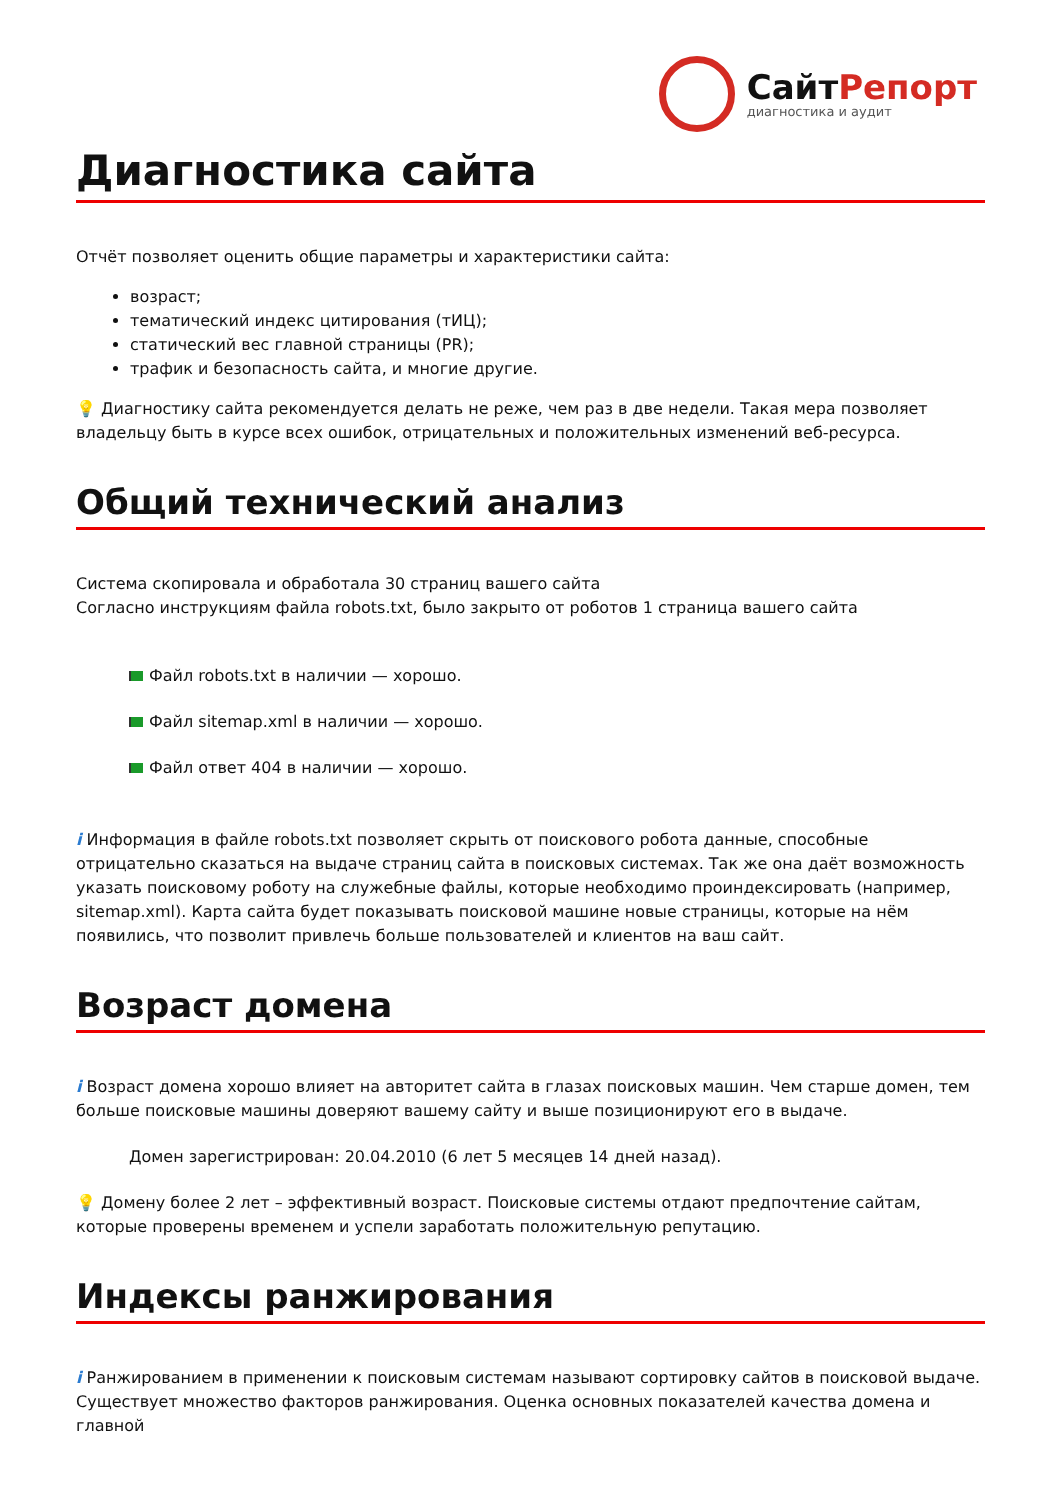СайтРепорт
диагностика и аудит
Диагностика сайта
Отчёт позволяет оценить общие параметры и характеристики сайта:
возраст;
тематический индекс цитирования (тИЦ);
статический вес главной страницы (PR);
трафик и безопасность сайта, и многие другие.
💡 Диагностику сайта рекомендуется делать не реже, чем раз в две недели. Такая мера позволяет владельцу быть в курсе всех ошибок, отрицательных и положительных изменений веб-ресурса.
Общий технический анализ
Система скопировала и обработала 30 страниц вашего сайта
Согласно инструкциям файла robots.txt, было закрыто от роботов 1 страница вашего сайта
Файл robots.txt в наличии — хорошо.
Файл sitemap.xml в наличии — хорошо.
Файл ответ 404 в наличии — хорошо.
i Информация в файле robots.txt позволяет скрыть от поискового робота данные, способные отрицательно сказаться на выдаче страниц сайта в поисковых системах. Так же она даёт возможность указать поисковому роботу на служебные файлы, которые необходимо проиндексировать (например, sitemap.xml). Карта сайта будет показывать поисковой машине новые страницы, которые на нём появились, что позволит привлечь больше пользователей и клиентов на ваш сайт.
Возраст домена
i Возраст домена хорошо влияет на авторитет сайта в глазах поисковых машин. Чем старше домен, тем больше поисковые машины доверяют вашему сайту и выше позиционируют его в выдаче.
Домен зарегистрирован: 20.04.2010 (6 лет 5 месяцев 14 дней назад).
💡 Домену более 2 лет – эффективный возраст. Поисковые системы отдают предпочтение сайтам, которые проверены временем и успели заработать положительную репутацию.
Индексы ранжирования
i Ранжированием в применении к поисковым системам называют сортировку сайтов в поисковой выдаче. Существует множество факторов ранжирования. Оценка основных показателей качества домена и главной